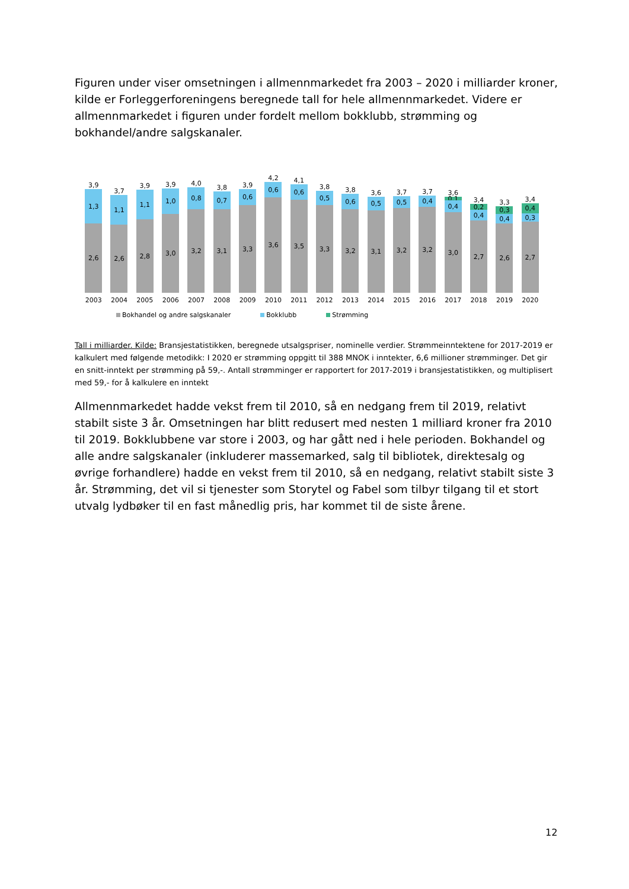Figuren under viser omsetningen i allmennmarkedet fra 2003 – 2020 i milliarder kroner, kilde er Forleggerforeningens beregnede tall for hele allmennmarkedet. Videre er allmennmarkedet i figuren under fordelt mellom bokklubb, strømming og bokhandel/andre salgskanaler.
3,9
1,3
2,6
3,7
1,1
2,6
3,9
1,1
2,8
3,9
1,0
3,0
4,0
0,8
3,2
3,8
0,7
3,1
3,9
0,6
3,3
4,2
0,6
3,6
4,1
0,6
3,5
3,8
0,5
3,3
3,8
0,6
3,2
3,6
0,5
3,1
3,7
0,5
3,2
3,7
0,4
3,2
3,6
0,1
0,4
3,0
3,4
0,2
0,4
2,7
3,3
0,3
0,4
2,6
3,4
0,4
0,3
2,7
2003 2004 2005 2006 2007 2008 2009 2010 2011 2012 2013 2014 2015 2016 2017 2018 2019 2020
Bokhandel og andre salgskanaler Bokklubb Strømming
Tall i milliarder. Kilde: Bransjestatistikken, beregnede utsalgspriser, nominelle verdier. Strømmeinntektene for 2017-2019 er kalkulert med følgende metodikk: I 2020 er strømming oppgitt til 388 MNOK i inntekter, 6,6 millioner strømminger. Det gir en snitt-inntekt per strømming på 59,-. Antall strømminger er rapportert for 2017-2019 i bransjestatistikken, og multiplisert med 59,- for å kalkulere en inntekt
Allmennmarkedet hadde vekst frem til 2010, så en nedgang frem til 2019, relativt stabilt siste 3 år. Omsetningen har blitt redusert med nesten 1 milliard kroner fra 2010 til 2019. Bokklubbene var store i 2003, og har gått ned i hele perioden. Bokhandel og alle andre salgskanaler (inkluderer massemarked, salg til bibliotek, direktesalg og øvrige forhandlere) hadde en vekst frem til 2010, så en nedgang, relativt stabilt siste 3 år. Strømming, det vil si tjenester som Storytel og Fabel som tilbyr tilgang til et stort utvalg lydbøker til en fast månedlig pris, har kommet til de siste årene.
12